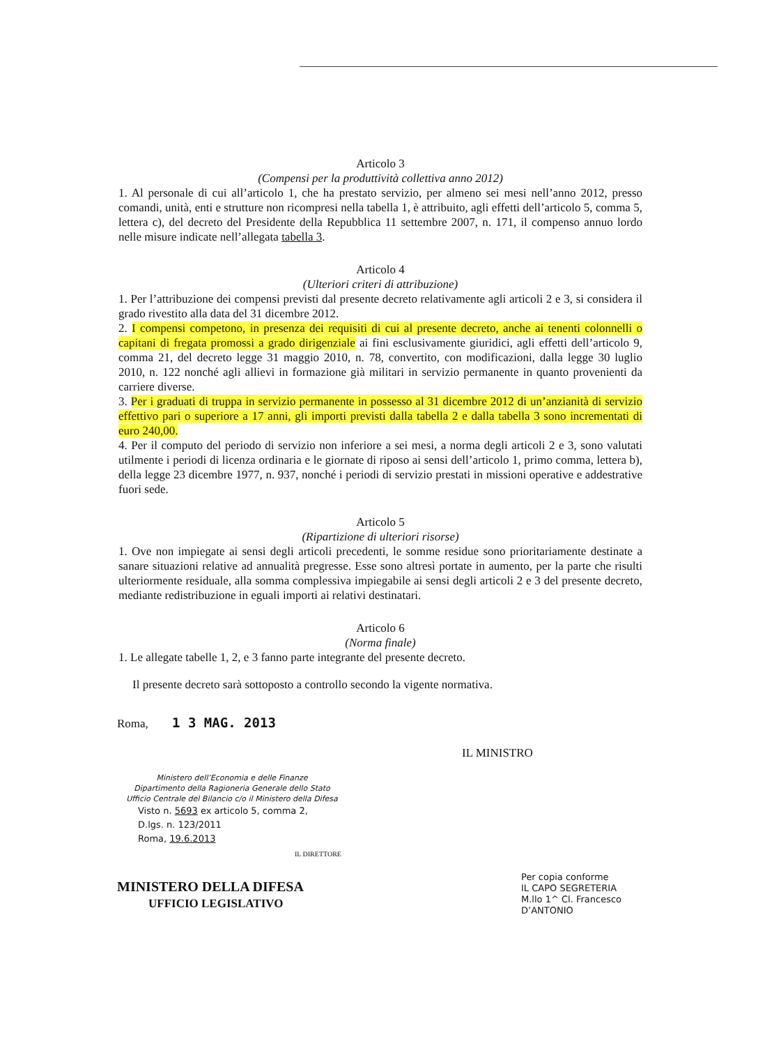Articolo 3
(Compensi per la produttività collettiva anno 2012)
1. Al personale di cui all’articolo 1, che ha prestato servizio, per almeno sei mesi nell’anno 2012, presso comandi, unità, enti e strutture non ricompresi nella tabella 1, è attribuito, agli effetti dell’articolo 5, comma 5, lettera c), del decreto del Presidente della Repubblica 11 settembre 2007, n. 171, il compenso annuo lordo nelle misure indicate nell’allegata tabella 3.
Articolo 4
(Ulteriori criteri di attribuzione)
1. Per l’attribuzione dei compensi previsti dal presente decreto relativamente agli articoli 2 e 3, si considera il grado rivestito alla data del 31 dicembre 2012.
2. I compensi competono, in presenza dei requisiti di cui al presente decreto, anche ai tenenti colonnelli o capitani di fregata promossi a grado dirigenziale ai fini esclusivamente giuridici, agli effetti dell’articolo 9, comma 21, del decreto legge 31 maggio 2010, n. 78, convertito, con modificazioni, dalla legge 30 luglio 2010, n. 122 nonché agli allievi in formazione già militari in servizio permanente in quanto provenienti da carriere diverse.
3. Per i graduati di truppa in servizio permanente in possesso al 31 dicembre 2012 di un’anzianità di servizio effettivo pari o superiore a 17 anni, gli importi previsti dalla tabella 2 e dalla tabella 3 sono incrementati di euro 240,00.
4. Per il computo del periodo di servizio non inferiore a sei mesi, a norma degli articoli 2 e 3, sono valutati utilmente i periodi di licenza ordinaria e le giornate di riposo ai sensi dell’articolo 1, primo comma, lettera b), della legge 23 dicembre 1977, n. 937, nonché i periodi di servizio prestati in missioni operative e addestrative fuori sede.
Articolo 5
(Ripartizione di ulteriori risorse)
1. Ove non impiegate ai sensi degli articoli precedenti, le somme residue sono prioritariamente destinate a sanare situazioni relative ad annualità pregresse. Esse sono altresì portate in aumento, per la parte che risulti ulteriormente residuale, alla somma complessiva impiegabile ai sensi degli articoli 2 e 3 del presente decreto, mediante redistribuzione in eguali importi ai relativi destinatari.
Articolo 6
(Norma finale)
1. Le allegate tabelle 1, 2, e 3 fanno parte integrante del presente decreto.
Il presente decreto sarà sottoposto a controllo secondo la vigente normativa.
Roma, 1 3 MAG. 2013
IL MINISTRO
Ministero dell’Economia e delle Finanze
Dipartimento della Ragioneria Generale dello Stato
Ufficio Centrale del Bilancio c/o il Ministero della Difesa
Visto n. 5693 ex articolo 5, comma 2,
D.lgs. n. 123/2011
Roma, 19.6.2013
IL DIRETTORE
MINISTERO DELLA DIFESA
UFFICIO LEGISLATIVO
Per copia conforme
IL CAPO SEGRETERIA
M.llo 1^ Cl. Francesco D’ANTONIO